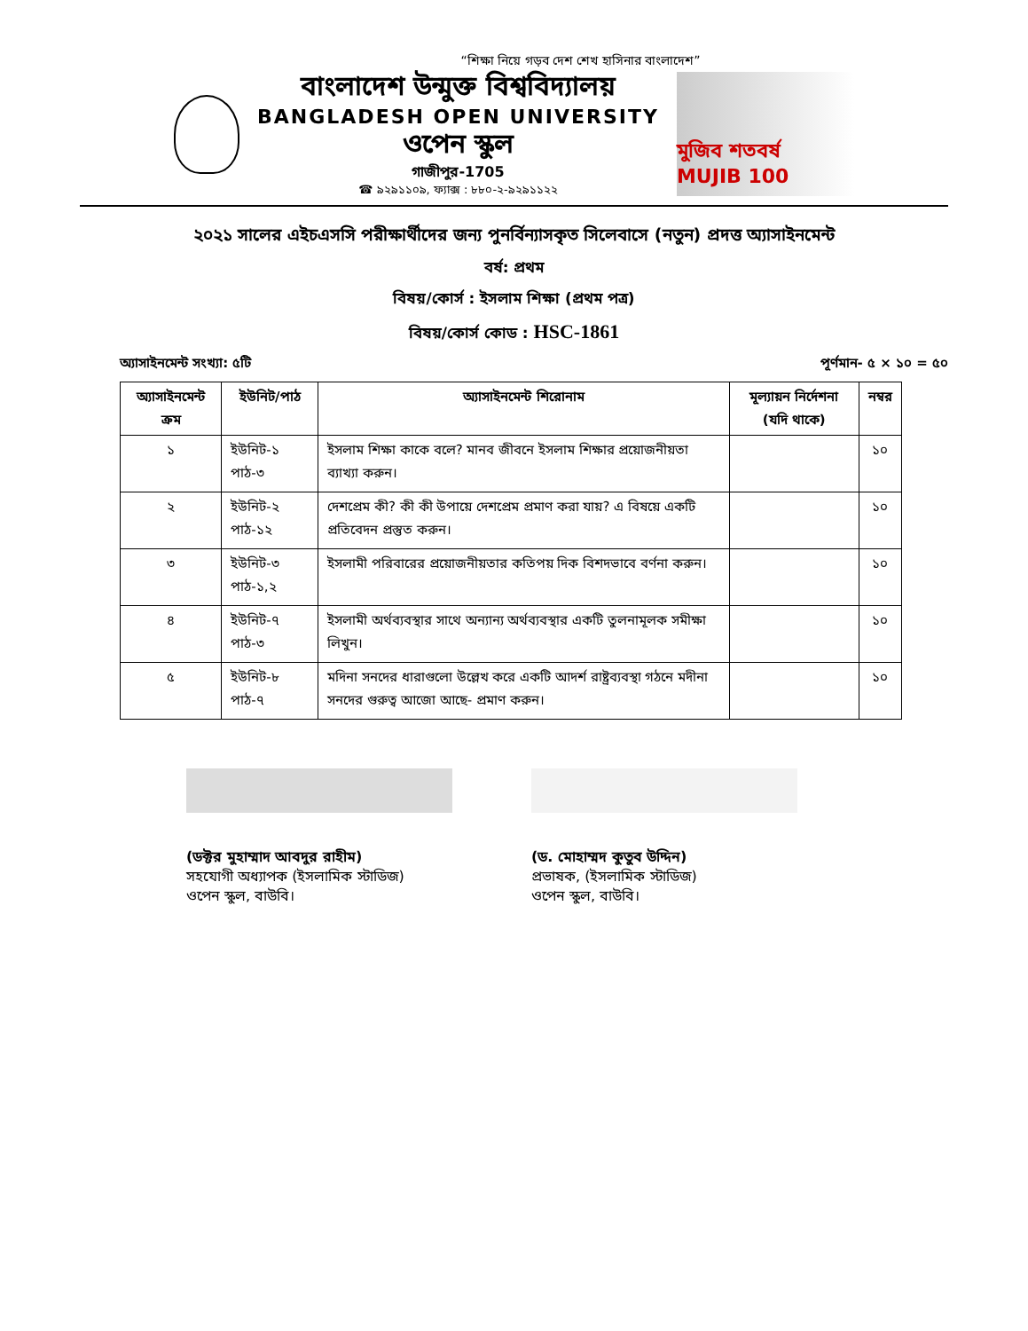“শিক্ষা নিয়ে গড়ব দেশ শেখ হাসিনার বাংলাদেশ”
বাংলাদেশ উন্মুক্ত বিশ্ববিদ্যালয়
BANGLADESH OPEN UNIVERSITY
ওপেন স্কুল
গাজীপুর-1705
☎ ৯২৯১১০৯, ফ্যাক্স : ৮৮০-২-৯২৯১১২২
মুজিব শতবর্ষ MUJIB 100
২০২১ সালের এইচএসসি পরীক্ষার্থীদের জন্য পুনর্বিন্যাসকৃত সিলেবাসে (নতুন) প্রদত্ত অ্যাসাইনমেন্ট
বর্ষ: প্রথম
বিষয়/কোর্স : ইসলাম শিক্ষা (প্রথম পত্র)
বিষয়/কোর্স কোড : HSC-1861
অ্যাসাইনমেন্ট সংখ্যা: ৫টি পূর্ণমান- ৫ × ১০ = ৫০
| অ্যাসাইনমেন্ট ক্রম | ইউনিট/পাঠ | অ্যাসাইনমেন্ট শিরোনাম | মূল্যায়ন নির্দেশনা (যদি থাকে) | নম্বর |
| --- | --- | --- | --- | --- |
| ১ | ইউনিট-১ পাঠ-৩ | ইসলাম শিক্ষা কাকে বলে? মানব জীবনে ইসলাম শিক্ষার প্রয়োজনীয়তা ব্যাখ্যা করুন। | | ১০ |
| ২ | ইউনিট-২ পাঠ-১২ | দেশপ্রেম কী? কী কী উপায়ে দেশপ্রেম প্রমাণ করা যায়? এ বিষয়ে একটি প্রতিবেদন প্রস্তুত করুন। | | ১০ |
| ৩ | ইউনিট-৩ পাঠ-১,২ | ইসলামী পরিবারের প্রয়োজনীয়তার কতিপয় দিক বিশদভাবে বর্ণনা করুন। | | ১০ |
| ৪ | ইউনিট-৭ পাঠ-৩ | ইসলামী অর্থব্যবস্থার সাথে অন্যান্য অর্থব্যবস্থার একটি তুলনামূলক সমীক্ষা লিখুন। | | ১০ |
| ৫ | ইউনিট-৮ পাঠ-৭ | মদিনা সনদের ধারাগুলো উল্লেখ করে একটি আদর্শ রাষ্ট্রব্যবস্থা গঠনে মদীনা সনদের গুরুত্ব আজো আছে- প্রমাণ করুন। | | ১০ |
(ডক্টর মুহাম্মাদ আবদুর রাহীম)
সহযোগী অধ্যাপক (ইসলামিক স্টাডিজ)
ওপেন স্কুল, বাউবি।
(ড. মোহাম্মদ কুতুব উদ্দিন)
প্রভাষক, (ইসলামিক স্টাডিজ)
ওপেন স্কুল, বাউবি।